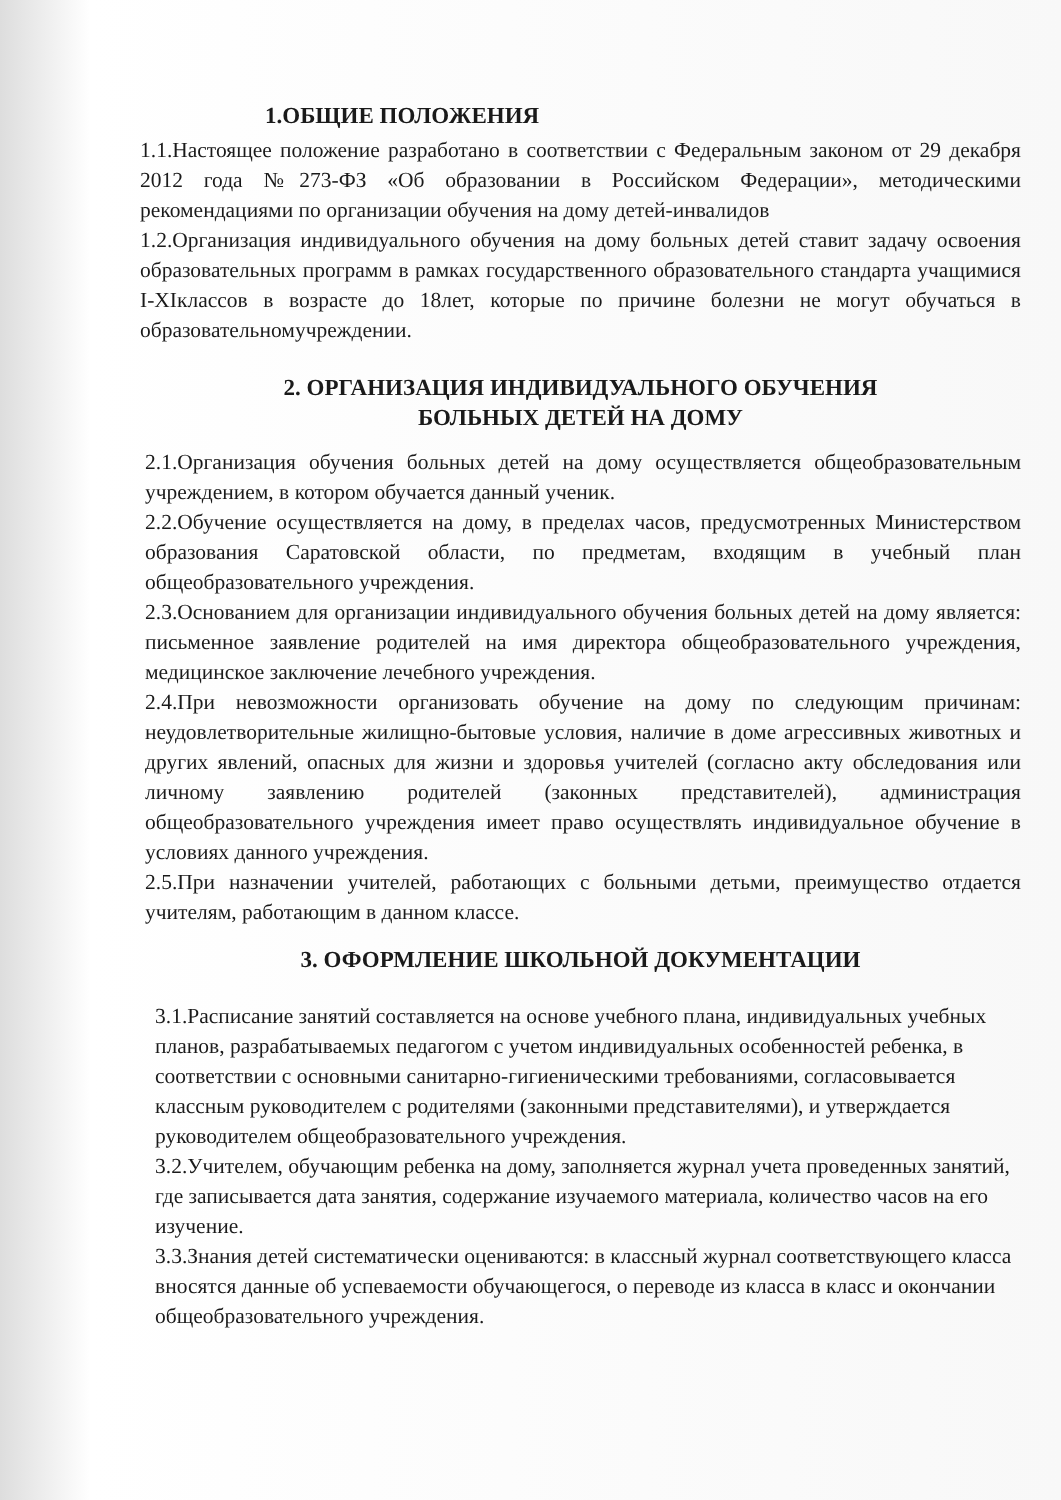1.ОБЩИЕ ПОЛОЖЕНИЯ
1.1.Настоящее положение разработано в соответствии с Федеральным законом от 29 декабря 2012 года №273-ФЗ «Об образовании в Российском Федерации», методическими рекомендациями по организации обучения на дому детей-инвалидов
1.2.Организация индивидуального обучения на дому больных детей ставит задачу освоения образовательных программ в рамках государственного образовательного стандарта учащимися I-XIклассов в возрасте до 18лет, которые по причине болезни не могут обучаться в образовательномучреждении.
2. ОРГАНИЗАЦИЯ ИНДИВИДУАЛЬНОГО ОБУЧЕНИЯ
БОЛЬНЫХ ДЕТЕЙ НА ДОМУ
2.1.Организация обучения больных детей на дому осуществляется общеобразовательным учреждением, в котором обучается данный ученик.
2.2.Обучение осуществляется на дому, в пределах часов, предусмотренных Министерством образования Саратовской области, по предметам, входящим в учебный план общеобразовательного учреждения.
2.3.Основанием для организации индивидуального обучения больных детей на дому является: письменное заявление родителей на имя директора общеобразовательного учреждения, медицинское заключение лечебного учреждения.
2.4.При невозможности организовать обучение на дому по следующим причинам: неудовлетворительные жилищно-бытовые условия, наличие в доме агрессивных животных и других явлений, опасных для жизни и здоровья учителей (согласно акту обследования или личному заявлению родителей (законных представителей), администрация общеобразовательного учреждения имеет право осуществлять индивидуальное обучение в условиях данного учреждения.
2.5.При назначении учителей, работающих с больными детьми, преимущество отдается учителям, работающим в данном классе.
3. ОФОРМЛЕНИЕ ШКОЛЬНОЙ ДОКУМЕНТАЦИИ
3.1.Расписание занятий составляется на основе учебного плана, индивидуальных учебных планов, разрабатываемых педагогом с учетом индивидуальных особенностей ребенка, в соответствии с основными санитарно-гигиеническими требованиями, согласовывается классным руководителем с родителями (законными представителями), и утверждается руководителем общеобразовательного учреждения.
3.2.Учителем, обучающим ребенка на дому, заполняется журнал учета проведенных занятий, где записывается дата занятия, содержание изучаемого материала, количество часов на его изучение.
3.3.Знания детей систематически оцениваются: в классный журнал соответствующего класса вносятся данные об успеваемости обучающегося, о переводе из класса в класс и окончании общеобразовательного учреждения.